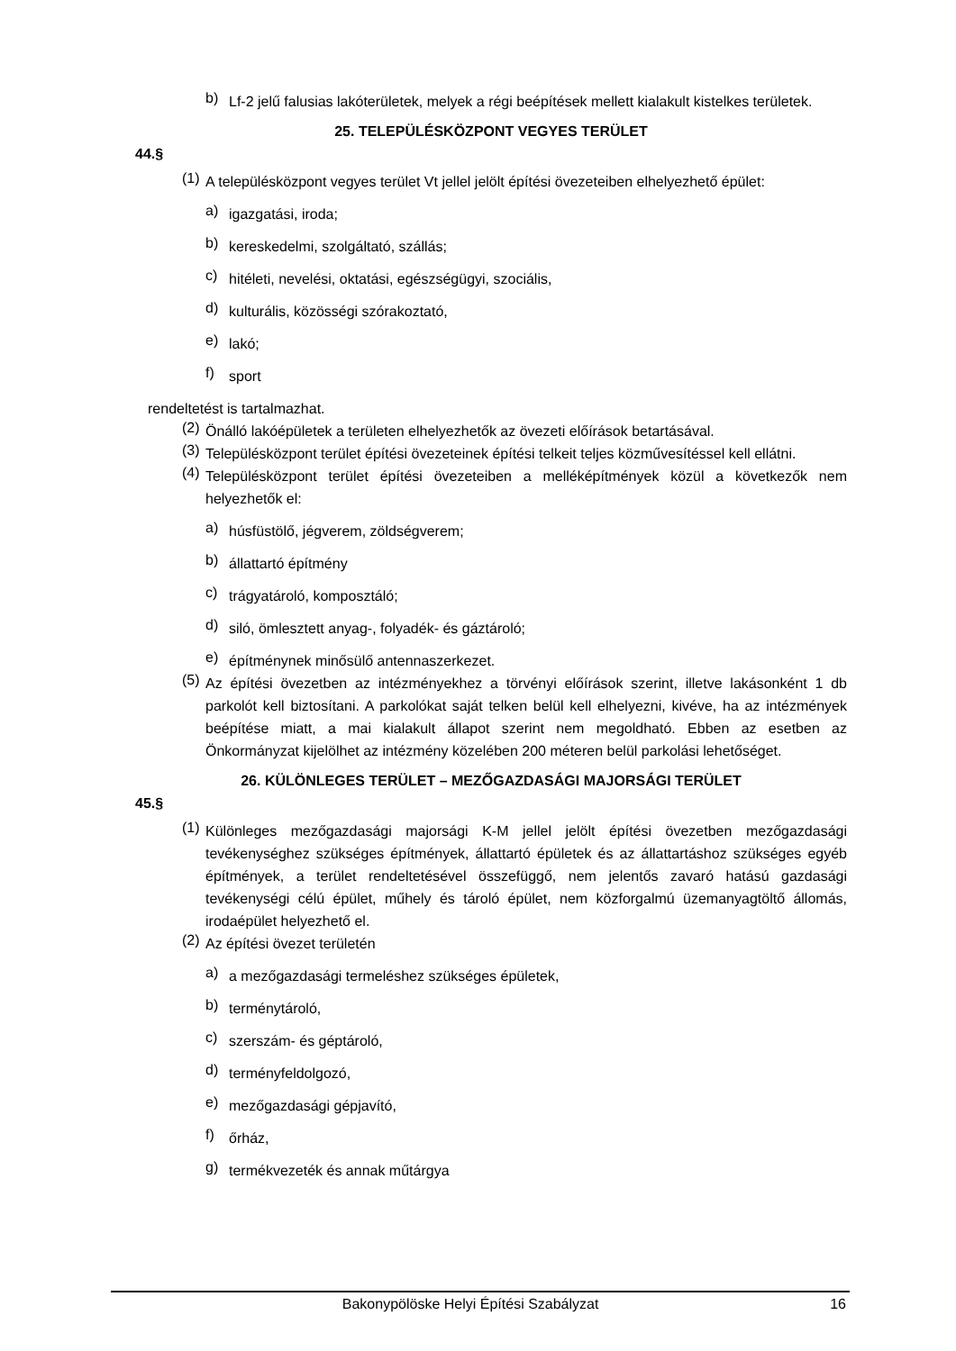b)
Lf-2 jelű falusias lakóterületek, melyek a régi beépítések mellett kialakult kistelkes területek.
25. TELEPÜLÉSKÖZPONT VEGYES TERÜLET
44.§
(1)
A településközpont vegyes terület Vt jellel jelölt építési övezeteiben elhelyezhető épület:
a)
igazgatási, iroda;
b)
kereskedelmi, szolgáltató, szállás;
c)
hitéleti, nevelési, oktatási, egészségügyi, szociális,
d)
kulturális, közösségi szórakoztató,
e)
lakó;
f)
sport
rendeltetést is tartalmazhat.
(2)
Önálló lakóépületek a területen elhelyezhetők az övezeti előírások betartásával.
(3)
Településközpont terület építési övezeteinek építési telkeit teljes közművesítéssel kell ellátni.
(4)
Településközpont terület építési övezeteiben a melléképítmények közül a következők nem helyezhetők el:
a)
húsfüstölő, jégverem, zöldségverem;
b)
állattartó építmény
c)
trágyatároló, komposztáló;
d)
siló, ömlesztett anyag-, folyadék- és gáztároló;
e)
építménynek minősülő antennaszerkezet.
(5)
Az építési övezetben az intézményekhez a törvényi előírások szerint, illetve lakásonként 1 db parkolót kell biztosítani. A parkolókat saját telken belül kell elhelyezni, kivéve, ha az intézmények beépítése miatt, a mai kialakult állapot szerint nem megoldható. Ebben az esetben az Önkormányzat kijelölhet az intézmény közelében 200 méteren belül parkolási lehetőséget.
26. KÜLÖNLEGES TERÜLET – MEZŐGAZDASÁGI MAJORSÁGI TERÜLET
45.§
(1)
Különleges mezőgazdasági majorsági K-M jellel jelölt építési övezetben mezőgazdasági tevékenységhez szükséges építmények, állattartó épületek és az állattartáshoz szükséges egyéb építmények, a terület rendeltetésével összefüggő, nem jelentős zavaró hatású gazdasági tevékenységi célú épület, műhely és tároló épület, nem közforgalmú üzemanyagtöltő állomás, irodaépület helyezhető el.
(2)
Az építési övezet területén
a)
a mezőgazdasági termeléshez szükséges épületek,
b)
terménytároló,
c)
szerszám- és géptároló,
d)
terményfeldolgozó,
e)
mezőgazdasági gépjavító,
f)
őrház,
g)
termékvezeték és annak műtárgya
Bakonypölöske Helyi Építési Szabályzat 16